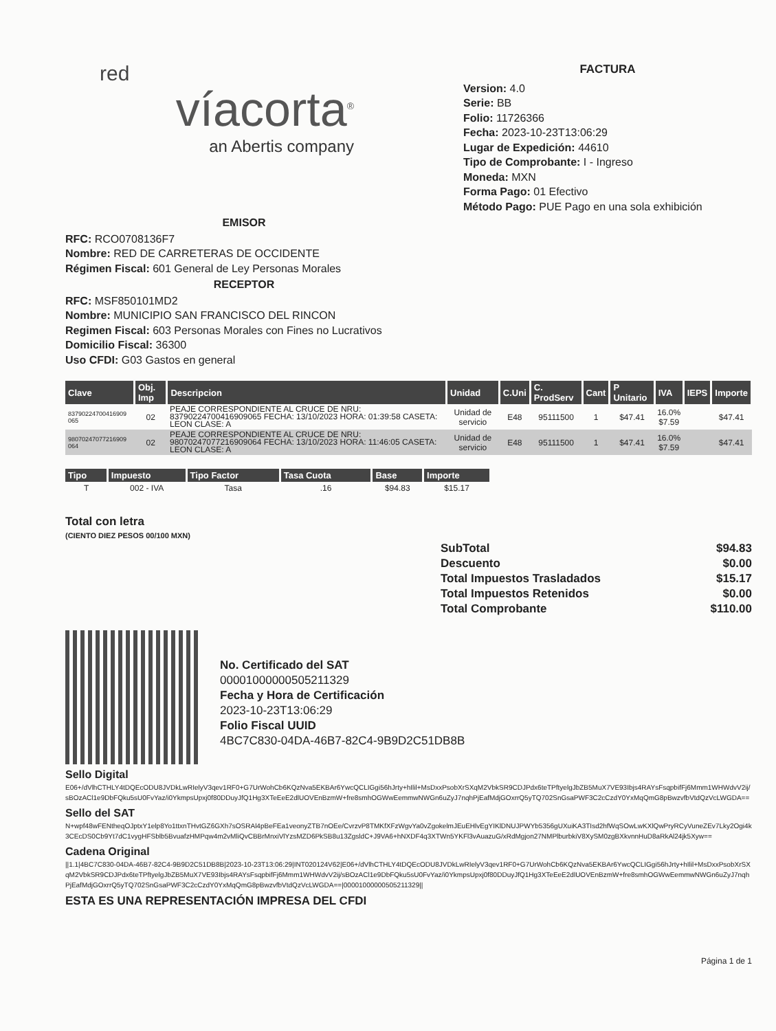red
víacorta<sup>®</sup>
an Abertis company
FACTURA
Version: 4.0
Serie: BB
Folio: 11726366
Fecha: 2023-10-23T13:06:29
Lugar de Expedición: 44610
Tipo de Comprobante: I - Ingreso
Moneda: MXN
Forma Pago: 01 Efectivo
Método Pago: PUE Pago en una sola exhibición
EMISOR
RFC: RCO0708136F7
Nombre: RED DE CARRETERAS DE OCCIDENTE
Régimen Fiscal: 601 General de Ley Personas Morales
RECEPTOR
RFC: MSF850101MD2
Nombre: MUNICIPIO SAN FRANCISCO DEL RINCON
Regimen Fiscal: 603 Personas Morales con Fines no Lucrativos
Domicilio Fiscal: 36300
Uso CFDI: G03 Gastos en general
| Clave | Obj. Imp | Descripcion | Unidad | C.Uni | C. ProdServ | Cant | P Unitario | IVA | IEPS | Importe |
| --- | --- | --- | --- | --- | --- | --- | --- | --- | --- | --- |
| 83790224700416909 065 | 02 | PEAJE CORRESPONDIENTE AL CRUCE DE NRU: 83790224700416909065 FECHA: 13/10/2023 HORA: 01:39:58 CASETA: LEON CLASE: A | Unidad de servicio | E48 | 95111500 | 1 | $47.41 | 16.0% $7.59 | | $47.41 |
| 98070247077216909 064 | 02 | PEAJE CORRESPONDIENTE AL CRUCE DE NRU: 98070247077216909064 FECHA: 13/10/2023 HORA: 11:46:05 CASETA: LEON CLASE: A | Unidad de servicio | E48 | 95111500 | 1 | $47.41 | 16.0% $7.59 | | $47.41 |
| Tipo | Impuesto | Tipo Factor | Tasa Cuota | Base | Importe |
| --- | --- | --- | --- | --- | --- |
| T | 002 - IVA | Tasa | .16 | $94.83 | $15.17 |
Total con letra
(CIENTO DIEZ PESOS 00/100 MXN)
| SubTotal | $94.83 |
| Descuento | $0.00 |
| Total Impuestos Trasladados | $15.17 |
| Total Impuestos Retenidos | $0.00 |
| Total Comprobante | $110.00 |
No. Certificado del SAT
00001000000505211329
Fecha y Hora de Certificación
2023-10-23T13:06:29
Folio Fiscal UUID
4BC7C830-04DA-46B7-82C4-9B9D2C51DB8B
Sello Digital
E06+/dVlhCTHLY4tDQEcODU8JVDkLwRIelyV3qev1RF0+G7UrWohCb6KQzNva5EKBAr6YwcQCLIGgi56hJrty+hIlil+MsDxxPsobXrSXqM2VbkSR9CDJPdx6teTPftyelgJbZB5MuX7VE93Ibjs4RAYsFsqpbifFj6Mmm1WHWdvV2ij/sBOzACl1e9DbFQku5sU0FvYaz/i0YkmpsUpxj0f80DDuyJfQ1Hg3XTeEeE2dlUOVEnBzmW+fre8smhOGWwEemmwNWGn6uZyJ7nqhPjEafMdjGOxrrQ5yTQ702SnGsaPWF3C2cCzdY0YxMqQmG8pBwzvfbVtdQzVcLWGDA==
Sello del SAT
N+wpf48wFENtheqOJptxY1elp8Yo1ttxnTHvtGZ6GXh7sOSRAl4pBeFEa1veonyZTB7nOEe/CvrzvP8TMKfXFzWgvYa0vZgokelmJEuEHlvEgYIKlDNUJPWYb5356gUXuiKA3TIsd2hfWqSOwLwKXlQwPryRCyVuneZEv7Lky2Ogi4k3CEcDS0Cb9Yt7dC1vygHFSblb5BvuafzHMPqw4m2vMliQvCBBrMnxiVlYzsMZD6PkSB8u13ZgsldC+J9VA6+hNXDF4q3XTWn5YKFl3vAuazuG/xRdMgjon27NMPlburbkiV8XySM0zgBXkvnnHuD8aRkAl24jk5Xyw==
Cadena Original
||1.1|4BC7C830-04DA-46B7-82C4-9B9D2C51DB8B|2023-10-23T13:06:29|INT020124V62|E06+/dVlhCTHLY4tDQEcODU8JVDkLwRIelyV3qev1RF0+G7UrWohCb6KQzNva5EKBAr6YwcQCLIGgi56hJrty+hIlil+MsDxxPsobXrSXqM2VbkSR9CDJPdx6teTPftyelgJbZB5MuX7VE93Ibjs4RAYsFsqpbifFj6Mmm1WHWdvV2ij/sBOzACl1e9DbFQku5sU0FvYaz/i0YkmpsUpxj0f80DDuyJfQ1Hg3XTeEeE2dlUOVEnBzmW+fre8smhOGWwEemmwNWGn6uZyJ7nqhPjEafMdjGOxrrQ5yTQ702SnGsaPWF3C2cCzdY0YxMqQmG8pBwzvfbVtdQzVcLWGDA==|00001000000505211329||
ESTA ES UNA REPRESENTACIÓN IMPRESA DEL CFDI
Página 1 de 1